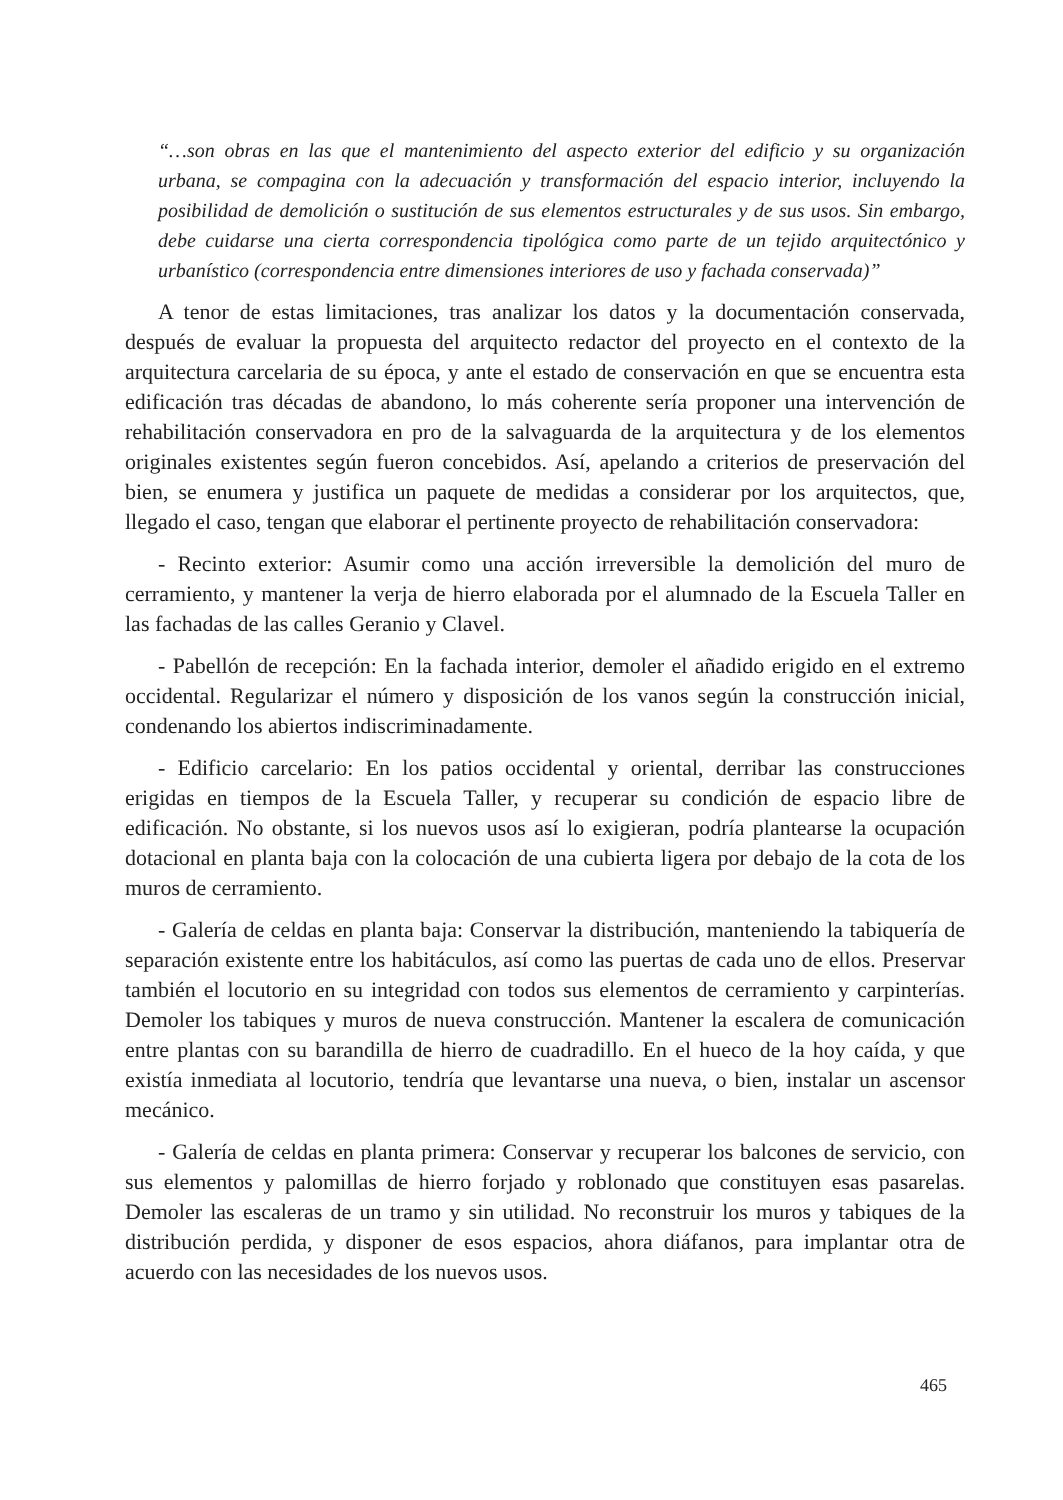“…son obras en las que el mantenimiento del aspecto exterior del edificio y su organización urbana, se compagina con la adecuación y transformación del espacio interior, incluyendo la posibilidad de demolición o sustitución de sus elementos estructurales y de sus usos. Sin embargo, debe cuidarse una cierta correspondencia tipológica como parte de un tejido arquitectónico y urbanístico (correspondencia entre dimensiones interiores de uso y fachada conservada)”
A tenor de estas limitaciones, tras analizar los datos y la documentación conservada, después de evaluar la propuesta del arquitecto redactor del proyecto en el contexto de la arquitectura carcelaria de su época, y ante el estado de conservación en que se encuentra esta edificación tras décadas de abandono, lo más coherente sería proponer una intervención de rehabilitación conservadora en pro de la salvaguarda de la arquitectura y de los elementos originales existentes según fueron concebidos. Así, apelando a criterios de preservación del bien, se enumera y justifica un paquete de medidas a considerar por los arquitectos, que, llegado el caso, tengan que elaborar el pertinente proyecto de rehabilitación conservadora:
- Recinto exterior: Asumir como una acción irreversible la demolición del muro de cerramiento, y mantener la verja de hierro elaborada por el alumnado de la Escuela Taller en las fachadas de las calles Geranio y Clavel.
- Pabellón de recepción: En la fachada interior, demoler el añadido erigido en el extremo occidental. Regularizar el número y disposición de los vanos según la construcción inicial, condenando los abiertos indiscriminadamente.
- Edificio carcelario: En los patios occidental y oriental, derribar las construcciones erigidas en tiempos de la Escuela Taller, y recuperar su condición de espacio libre de edificación. No obstante, si los nuevos usos así lo exigieran, podría plantearse la ocupación dotacional en planta baja con la colocación de una cubierta ligera por debajo de la cota de los muros de cerramiento.
- Galería de celdas en planta baja: Conservar la distribución, manteniendo la tabiquería de separación existente entre los habitáculos, así como las puertas de cada uno de ellos. Preservar también el locutorio en su integridad con todos sus elementos de cerramiento y carpinterías. Demoler los tabiques y muros de nueva construcción. Mantener la escalera de comunicación entre plantas con su barandilla de hierro de cuadradillo. En el hueco de la hoy caída, y que existía inmediata al locutorio, tendría que levantarse una nueva, o bien, instalar un ascensor mecánico.
- Galería de celdas en planta primera: Conservar y recuperar los balcones de servicio, con sus elementos y palomillas de hierro forjado y roblonado que constituyen esas pasarelas. Demoler las escaleras de un tramo y sin utilidad. No reconstruir los muros y tabiques de la distribución perdida, y disponer de esos espacios, ahora diáfanos, para implantar otra de acuerdo con las necesidades de los nuevos usos.
465